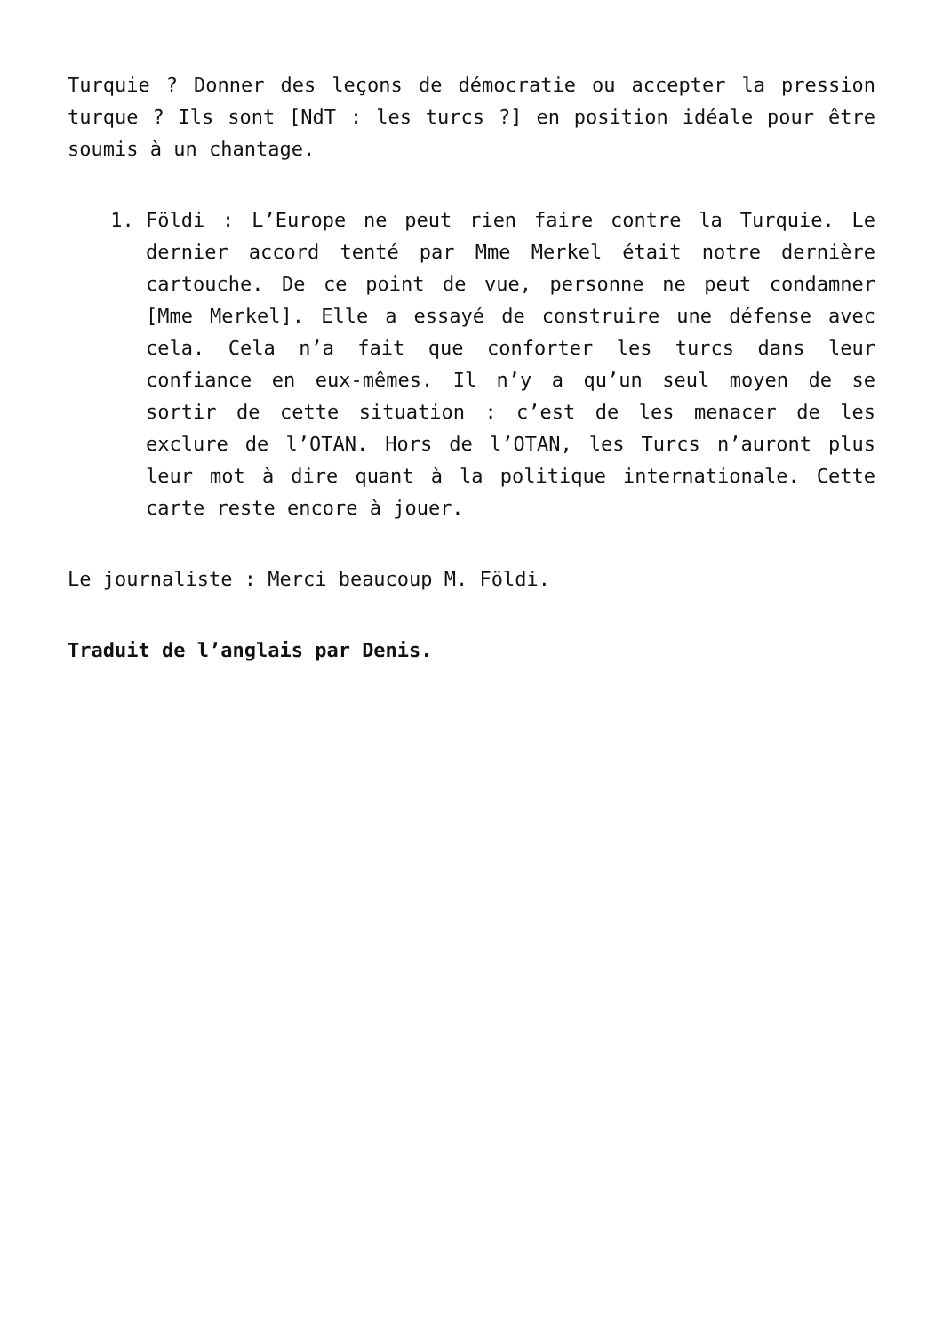Turquie ? Donner des leçons de démocratie ou accepter la pression turque ? Ils sont [NdT : les turcs ?] en position idéale pour être soumis à un chantage.
1. Földi : L’Europe ne peut rien faire contre la Turquie. Le dernier accord tenté par Mme Merkel était notre dernière cartouche. De ce point de vue, personne ne peut condamner [Mme Merkel]. Elle a essayé de construire une défense avec cela. Cela n’a fait que conforter les turcs dans leur confiance en eux-mêmes. Il n’y a qu’un seul moyen de se sortir de cette situation : c’est de les menacer de les exclure de l’OTAN. Hors de l’OTAN, les Turcs n’auront plus leur mot à dire quant à la politique internationale. Cette carte reste encore à jouer.
Le journaliste : Merci beaucoup M. Földi.
Traduit de l’anglais par Denis.